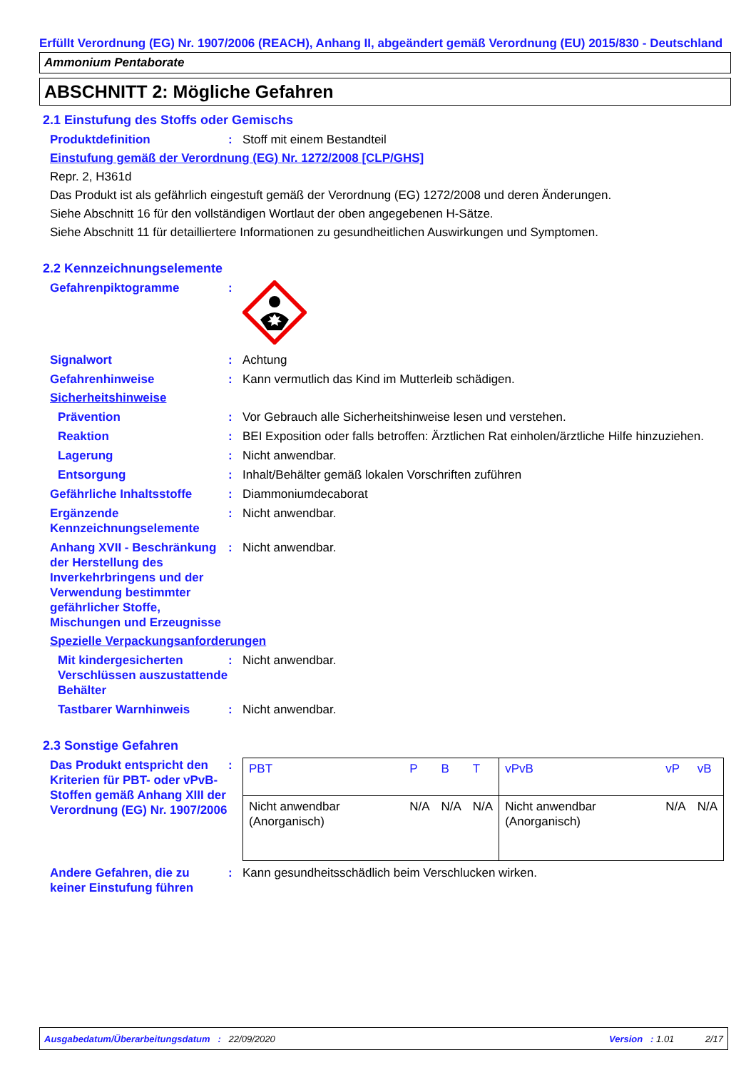Erfüllt Verordnung (EG) Nr. 1907/2006 (REACH), Anhang II, abgeändert gemäß Verordnung (EU) 2015/830 - Deutschland
Ammonium Pentaborate
ABSCHNITT 2: Mögliche Gefahren
2.1 Einstufung des Stoffs oder Gemischs
Produktdefinition : Stoff mit einem Bestandteil
Einstufung gemäß der Verordnung (EG) Nr. 1272/2008 [CLP/GHS]
Repr. 2, H361d
Das Produkt ist als gefährlich eingestuft gemäß der Verordnung (EG) 1272/2008 und deren Änderungen.
Siehe Abschnitt 16 für den vollständigen Wortlaut der oben angegebenen H-Sätze.
Siehe Abschnitt 11 für detailliertere Informationen zu gesundheitlichen Auswirkungen und Symptomen.
2.2 Kennzeichnungselemente
Gefahrenpiktogramme :
Signalwort : Achtung
Gefahrenhinweise : Kann vermutlich das Kind im Mutterleib schädigen.
Sicherheitshinweise
Prävention : Vor Gebrauch alle Sicherheitshinweise lesen und verstehen.
Reaktion : BEI Exposition oder falls betroffen: Ärztlichen Rat einholen/ärztliche Hilfe hinzuziehen.
Lagerung : Nicht anwendbar.
Entsorgung : Inhalt/Behälter gemäß lokalen Vorschriften zuführen
Gefährliche Inhaltsstoffe
: Diammoniumdecaborat
Ergänzende Kennzeichnungselemente
: Nicht anwendbar.
Anhang XVII - Beschränkung der Herstellung des Inverkehrbringens und der Verwendung bestimmter gefährlicher Stoffe, Mischungen und Erzeugnisse
: Nicht anwendbar.
Spezielle Verpackungsanforderungen
Mit kindergesicherten Verschlüssen auszustattende Behälter
: Nicht anwendbar.
Tastbarer Warnhinweis : Nicht anwendbar.
2.3 Sonstige Gefahren
Das Produkt entspricht den Kriterien für PBT- oder vPvB-Stoffen gemäß Anhang XIII der Verordnung (EG) Nr. 1907/2006
:
| PBT | P | B | T | vPvB | vP | vB |
| --- | --- | --- | --- | --- | --- | --- |
| Nicht anwendbar (Anorganisch) | N/A | N/A | N/A | Nicht anwendbar (Anorganisch) | N/A | N/A |
Andere Gefahren, die zu keiner Einstufung führen
: Kann gesundheitsschädlich beim Verschlucken wirken.
Ausgabedatum/Überarbeitungsdatum : 22/09/2020 Version : 1.01 2/17